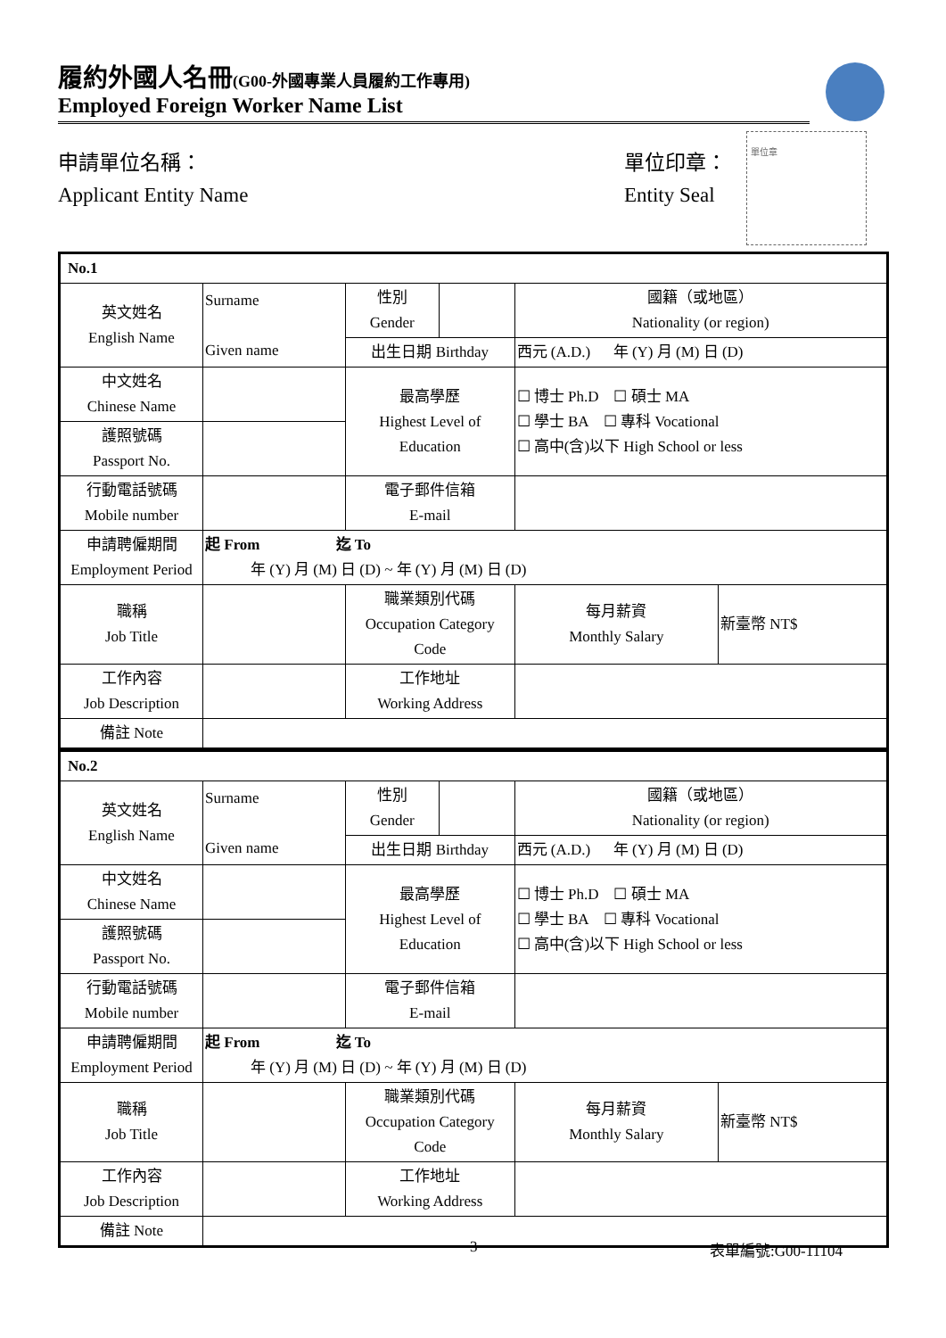履約外國人名冊(G00-外國專業人員履約工作專用)
Employed Foreign Worker Name List
申請單位名稱：
Applicant Entity Name
單位印章：
Entity Seal
單位章
| No.1 | | | | | |
| --- | --- | --- | --- | --- | --- |
| 英文姓名 English Name | Surname Given name | 性別 Gender | | 國籍（或地區） Nationality (or region) | |
| | | 出生日期 Birthday | | 西元 (A.D.) 年 (Y) 月 (M) 日 (D) | |
| 中文姓名 Chinese Name | | 最高學歷 Highest Level of Education | | ☐ 博士 Ph.D ☐ 碩士 MA ☐ 學士 BA ☐ 專科 Vocational ☐ 高中(含)以下 High School or less | |
| 護照號碼 Passport No. | | | | | |
| 行動電話號碼 Mobile number | | 電子郵件信箱 E-mail | | | |
| 申請聘僱期間 Employment Period | 起 From 迄 To 年 (Y) 月 (M) 日 (D) ~ 年 (Y) 月 (M) 日 (D) | | | | |
| 職稱 Job Title | | 職業類別代碼 Occupation Category Code | | 每月薪資 Monthly Salary | 新臺幣 NT$ |
| 工作內容 Job Description | | 工作地址 Working Address | | | |
| 備註 Note | | | | | |
| No.2 | | | | | |
| --- | --- | --- | --- | --- | --- |
| 英文姓名 English Name | Surname Given name | 性別 Gender | | 國籍（或地區） Nationality (or region) | |
| | | 出生日期 Birthday | | 西元 (A.D.) 年 (Y) 月 (M) 日 (D) | |
| 中文姓名 Chinese Name | | 最高學歷 Highest Level of Education | | ☐ 博士 Ph.D ☐ 碩士 MA ☐ 學士 BA ☐ 專科 Vocational ☐ 高中(含)以下 High School or less | |
| 護照號碼 Passport No. | | | | | |
| 行動電話號碼 Mobile number | | 電子郵件信箱 E-mail | | | |
| 申請聘僱期間 Employment Period | 起 From 迄 To 年 (Y) 月 (M) 日 (D) ~ 年 (Y) 月 (M) 日 (D) | | | | |
| 職稱 Job Title | | 職業類別代碼 Occupation Category Code | | 每月薪資 Monthly Salary | 新臺幣 NT$ |
| 工作內容 Job Description | | 工作地址 Working Address | | | |
| 備註 Note | | | | | |
3 表單編號:G00-11104